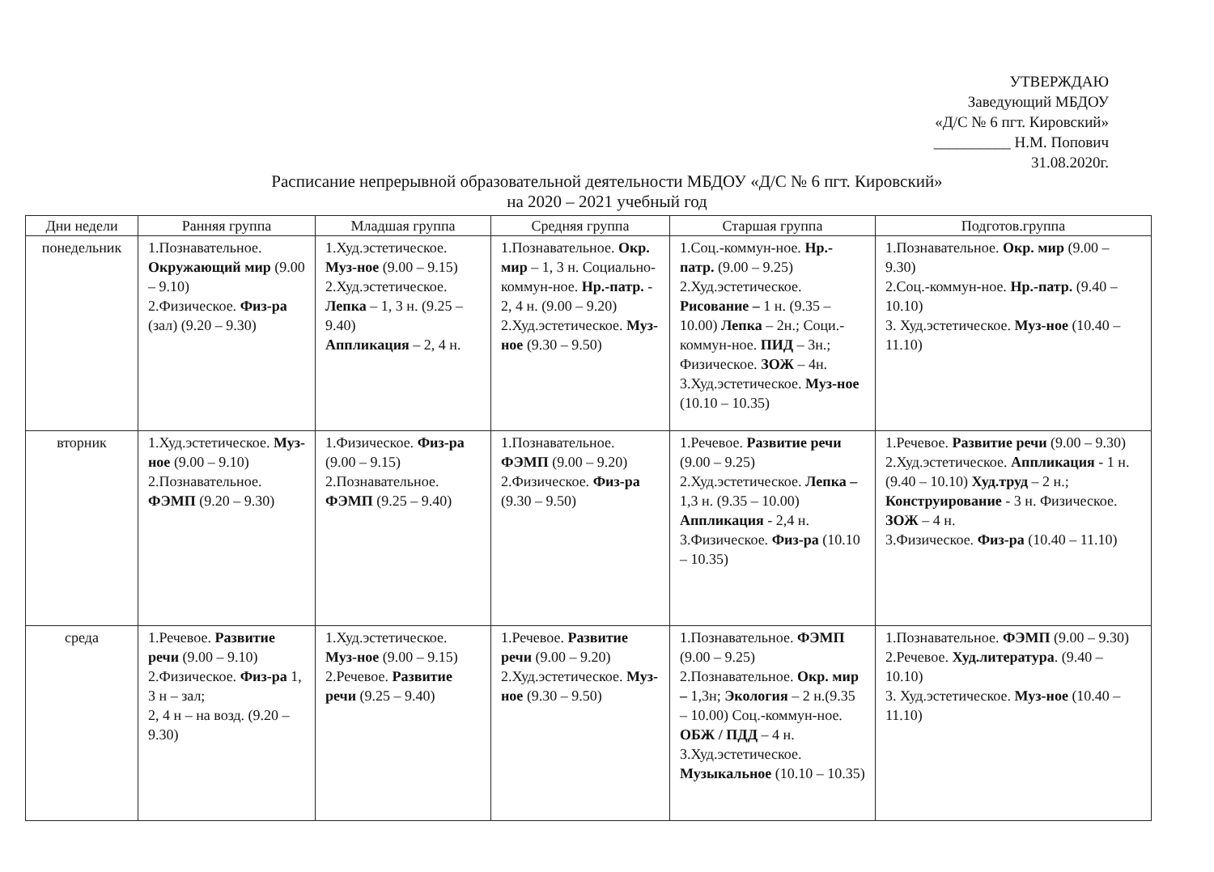УТВЕРЖДАЮ
Заведующий МБДОУ
«Д/С № 6 пгт. Кировский»
__________ Н.М. Попович
31.08.2020г.
Расписание непрерывной образовательной деятельности МБДОУ «Д/С № 6 пгт. Кировский»
на 2020 – 2021 учебный год
| Дни недели | Ранняя группа | Младшая группа | Средняя группа | Старшая группа | Подготов.группа |
| --- | --- | --- | --- | --- | --- |
| понедельник | 1.Познавательное. Окружающий мир (9.00 – 9.10) 2.Физическое. Физ-ра (зал) (9.20 – 9.30) | 1.Худ.эстетическое. Муз-ное (9.00 – 9.15) 2.Худ.эстетическое. Лепка – 1, 3 н. (9.25 – 9.40) Аппликация – 2, 4 н. | 1.Познавательное. Окр. мир – 1, 3 н. Социально-коммун-ное. Нр.-патр. - 2, 4 н. (9.00 – 9.20) 2.Худ.эстетическое. Муз-ное (9.30 – 9.50) | 1.Соц.-коммун-ное. Нр.-патр. (9.00 – 9.25) 2.Худ.эстетическое. Рисование – 1 н. (9.35 – 10.00) Лепка – 2н.; Соци.-коммун-ное. ПИД – 3н.; Физическое. ЗОЖ – 4н. 3.Худ.эстетическое. Муз-ное (10.10 – 10.35) | 1.Познавательное. Окр. мир (9.00 – 9.30) 2.Соц.-коммун-ное. Нр.-патр. (9.40 – 10.10) 3. Худ.эстетическое. Муз-ное (10.40 – 11.10) |
| вторник | 1.Худ.эстетическое. Муз-ное (9.00 – 9.10) 2.Познавательное. ФЭМП (9.20 – 9.30) | 1.Физическое. Физ-ра (9.00 – 9.15) 2.Познавательное. ФЭМП (9.25 – 9.40) | 1.Познавательное. ФЭМП (9.00 – 9.20) 2.Физическое. Физ-ра (9.30 – 9.50) | 1.Речевое. Развитие речи (9.00 – 9.25) 2.Худ.эстетическое. Лепка – 1,3 н. (9.35 – 10.00) Аппликация - 2,4 н. 3.Физическое. Физ-ра (10.10 – 10.35) | 1.Речевое. Развитие речи (9.00 – 9.30) 2.Худ.эстетическое. Аппликация - 1 н. (9.40 – 10.10) Худ.труд – 2 н.; Конструирование - 3 н. Физическое. ЗОЖ – 4 н. 3.Физическое. Физ-ра (10.40 – 11.10) |
| среда | 1.Речевое. Развитие речи (9.00 – 9.10) 2.Физическое. Физ-ра 1, 3 н – зал; 2, 4 н – на возд. (9.20 – 9.30) | 1.Худ.эстетическое. Муз-ное (9.00 – 9.15) 2.Речевое. Развитие речи (9.25 – 9.40) | 1.Речевое. Развитие речи (9.00 – 9.20) 2.Худ.эстетическое. Муз-ное (9.30 – 9.50) | 1.Познавательное. ФЭМП (9.00 – 9.25) 2.Познавательное. Окр. мир – 1,3н; Экология – 2 н.(9.35 – 10.00) Соц.-коммун-ное. ОБЖ / ПДД – 4 н. 3.Худ.эстетическое. Музыкальное (10.10 – 10.35) | 1.Познавательное. ФЭМП (9.00 – 9.30) 2.Речевое. Худ.литература . (9.40 – 10.10) 3. Худ.эстетическое. Муз-ное (10.40 – 11.10) |